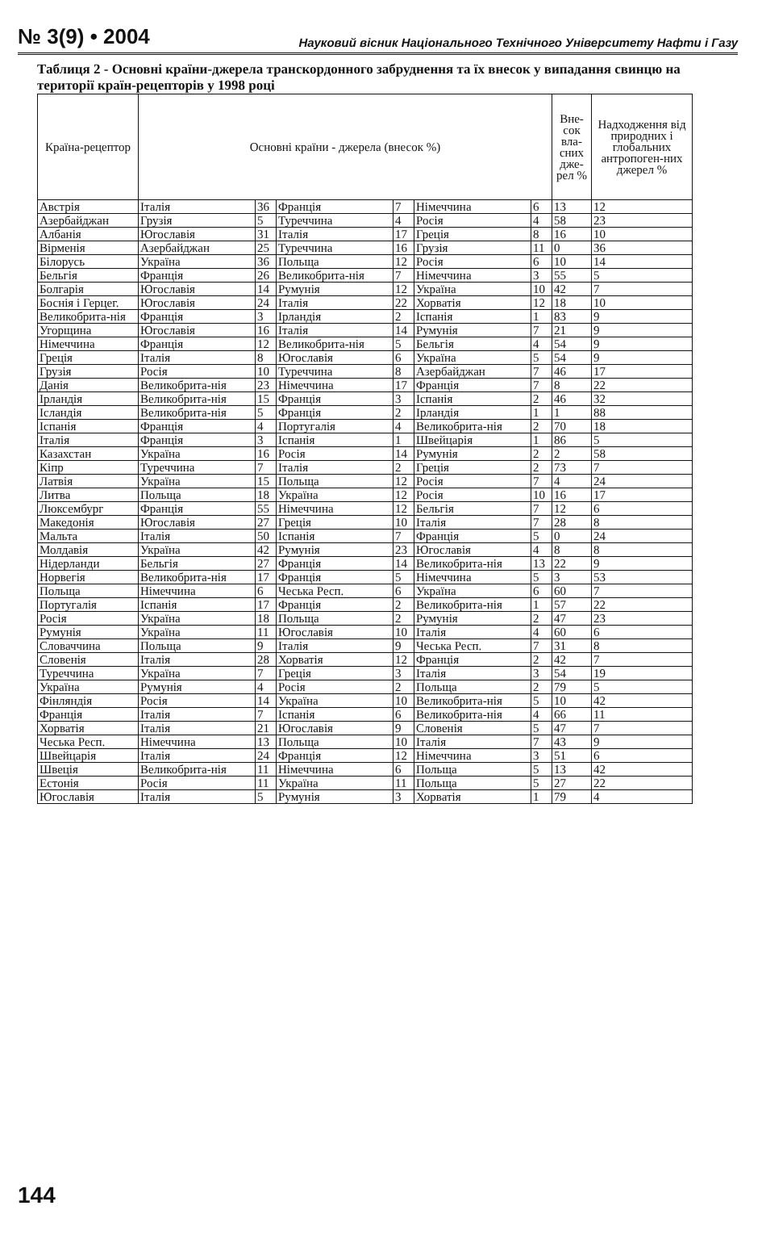№ 3(9) • 2004 Науковий вісник Національного Технічного Університету Нафти і Газу
Таблиця 2 - Основні країни-джерела транскордонного забруднення та їх внесок у випадання свинцю на території країн-рецепторів у 1998 році
| Країна-рецептор | Основні країни - джерела (внесок %) | | | | | | Вне-сок вла-сних дже-рел % | Надходження від природних і глобальних антропоген-них джерел % |
| --- | --- | --- | --- | --- | --- | --- | --- | --- |
| Австрія | Італія | 36 | Франція | 7 | Німеччина | 6 | 13 | 12 |
| Азербайджан | Грузія | 5 | Туреччина | 4 | Росія | 4 | 58 | 23 |
| Албанія | Югославія | 31 | Італія | 17 | Греція | 8 | 16 | 10 |
| Вірменія | Азербайджан | 25 | Туреччина | 16 | Грузія | 11 | 0 | 36 |
| Білорусь | Україна | 36 | Польща | 12 | Росія | 6 | 10 | 14 |
| Бельгія | Франція | 26 | Великобрита-нія | 7 | Німеччина | 3 | 55 | 5 |
| Болгарія | Югославія | 14 | Румунія | 12 | Україна | 10 | 42 | 7 |
| Боснія і Герцег. | Югославія | 24 | Італія | 22 | Хорватія | 12 | 18 | 10 |
| Великобрита-нія | Франція | 3 | Ірландія | 2 | Іспанія | 1 | 83 | 9 |
| Угорщина | Югославія | 16 | Італія | 14 | Румунія | 7 | 21 | 9 |
| Німеччина | Франція | 12 | Великобрита-нія | 5 | Бельгія | 4 | 54 | 9 |
| Греція | Італія | 8 | Югославія | 6 | Україна | 5 | 54 | 9 |
| Грузія | Росія | 10 | Туреччина | 8 | Азербайджан | 7 | 46 | 17 |
| Данія | Великобрита-нія | 23 | Німеччина | 17 | Франція | 7 | 8 | 22 |
| Ірландія | Великобрита-нія | 15 | Франція | 3 | Іспанія | 2 | 46 | 32 |
| Ісландія | Великобрита-нія | 5 | Франція | 2 | Ірландія | 1 | 1 | 88 |
| Іспанія | Франція | 4 | Португалія | 4 | Великобрита-нія | 2 | 70 | 18 |
| Італія | Франція | 3 | Іспанія | 1 | Швейцарія | 1 | 86 | 5 |
| Казахстан | Україна | 16 | Росія | 14 | Румунія | 2 | 2 | 58 |
| Кіпр | Туреччина | 7 | Італія | 2 | Греція | 2 | 73 | 7 |
| Латвія | Україна | 15 | Польща | 12 | Росія | 7 | 4 | 24 |
| Литва | Польща | 18 | Україна | 12 | Росія | 10 | 16 | 17 |
| Люксембург | Франція | 55 | Німеччина | 12 | Бельгія | 7 | 12 | 6 |
| Македонія | Югославія | 27 | Греція | 10 | Італія | 7 | 28 | 8 |
| Мальта | Італія | 50 | Іспанія | 7 | Франція | 5 | 0 | 24 |
| Молдавія | Україна | 42 | Румунія | 23 | Югославія | 4 | 8 | 8 |
| Нідерланди | Бельгія | 27 | Франція | 14 | Великобрита-нія | 13 | 22 | 9 |
| Норвегія | Великобрита-нія | 17 | Франція | 5 | Німеччина | 5 | 3 | 53 |
| Польща | Німеччина | 6 | Чеська Респ. | 6 | Україна | 6 | 60 | 7 |
| Португалія | Іспанія | 17 | Франція | 2 | Великобрита-нія | 1 | 57 | 22 |
| Росія | Україна | 18 | Польща | 2 | Румунія | 2 | 47 | 23 |
| Румунія | Україна | 11 | Югославія | 10 | Італія | 4 | 60 | 6 |
| Словаччина | Польща | 9 | Італія | 9 | Чеська Респ. | 7 | 31 | 8 |
| Словенія | Італія | 28 | Хорватія | 12 | Франція | 2 | 42 | 7 |
| Туреччина | Україна | 7 | Греція | 3 | Італія | 3 | 54 | 19 |
| Україна | Румунія | 4 | Росія | 2 | Польща | 2 | 79 | 5 |
| Фінляндія | Росія | 14 | Україна | 10 | Великобрита-нія | 5 | 10 | 42 |
| Франція | Італія | 7 | Іспанія | 6 | Великобрита-нія | 4 | 66 | 11 |
| Хорватія | Італія | 21 | Югославія | 9 | Словенія | 5 | 47 | 7 |
| Чеська Респ. | Німеччина | 13 | Польща | 10 | Італія | 7 | 43 | 9 |
| Швейцарія | Італія | 24 | Франція | 12 | Німеччина | 3 | 51 | 6 |
| Швеція | Великобрита-нія | 11 | Німеччина | 6 | Польща | 5 | 13 | 42 |
| Естонія | Росія | 11 | Україна | 11 | Польща | 5 | 27 | 22 |
| Югославія | Італія | 5 | Румунія | 3 | Хорватія | 1 | 79 | 4 |
144